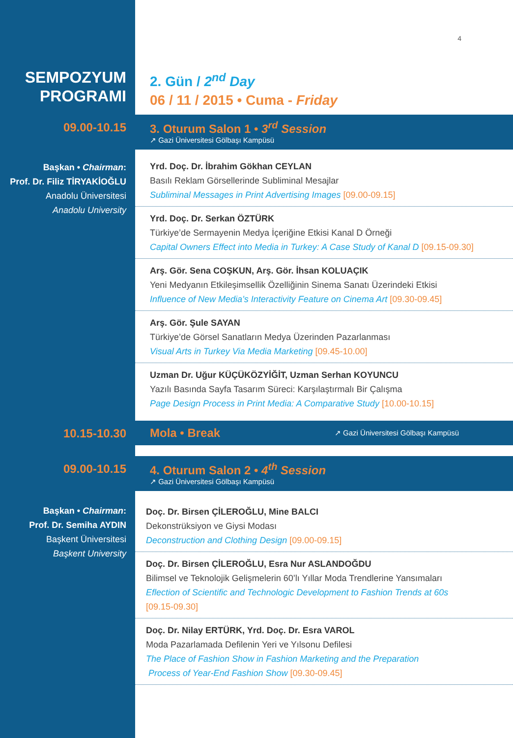4
SEMPOZYUM
PROGRAMI
2. Gün / 2<sup>nd</sup> Day
06 / 11 / 2015 • Cuma - Friday
09.00-10.15 3. Oturum Salon 1 • 3<sup>rd</sup> Session
↗ Gazi Üniversitesi Gölbaşı Kampüsü
Başkan • Chairman:
Prof. Dr. Filiz TİRYAKİOĞLU
Anadolu Üniversitesi
Anadolu University
Yrd. Doç. Dr. İbrahim Gökhan CEYLAN
Basılı Reklam Görsellerinde Subliminal Mesajlar
Subliminal Messages in Print Advertising Images [09.00-09.15]
Yrd. Doç. Dr. Serkan ÖZTÜRK
Türkiye’de Sermayenin Medya İçeriğine Etkisi Kanal D Örneği
Capital Owners Effect into Media in Turkey: A Case Study of Kanal D [09.15-09.30]
Arş. Gör. Sena COŞKUN, Arş. Gör. İhsan KOLUAÇIK
Yeni Medyanın Etkileşimsellik Özelliğinin Sinema Sanatı Üzerindeki Etkisi
Influence of New Media’s Interactivity Feature on Cinema Art [09.30-09.45]
Arş. Gör. Şule SAYAN
Türkiye’de Görsel Sanatların Medya Üzerinden Pazarlanması
Visual Arts in Turkey Via Media Marketing [09.45-10.00]
Uzman Dr. Uğur KÜÇÜKÖZYİĞİT, Uzman Serhan KOYUNCU
Yazılı Basında Sayfa Tasarım Süreci: Karşılaştırmalı Bir Çalışma
Page Design Process in Print Media: A Comparative Study [10.00-10.15]
10.15-10.30
Mola • Break ↗ Gazi Üniversitesi Gölbaşı Kampüsü
09.00-10.15 4. Oturum Salon 2 • 4<sup>th</sup> Session
↗ Gazi Üniversitesi Gölbaşı Kampüsü
Başkan • Chairman:
Prof. Dr. Semiha AYDIN
Başkent Üniversitesi
Başkent University
Doç. Dr. Birsen ÇİLEROĞLU, Mine BALCI
Dekonstrüksiyon ve Giysi Modası
Deconstruction and Clothing Design [09.00-09.15]
Doç. Dr. Birsen ÇİLEROĞLU, Esra Nur ASLANDOĞDU
Bilimsel ve Teknolojik Gelişmelerin 60’lı Yıllar Moda Trendlerine Yansımaları
Eflection of Scientific and Technologic Development to Fashion Trends at 60s
[09.15-09.30]
Doç. Dr. Nilay ERTÜRK, Yrd. Doç. Dr. Esra VAROL
Moda Pazarlamada Defilenin Yeri ve Yılsonu Defilesi
The Place of Fashion Show in Fashion Marketing and the Preparation
Process of Year-End Fashion Show [09.30-09.45]